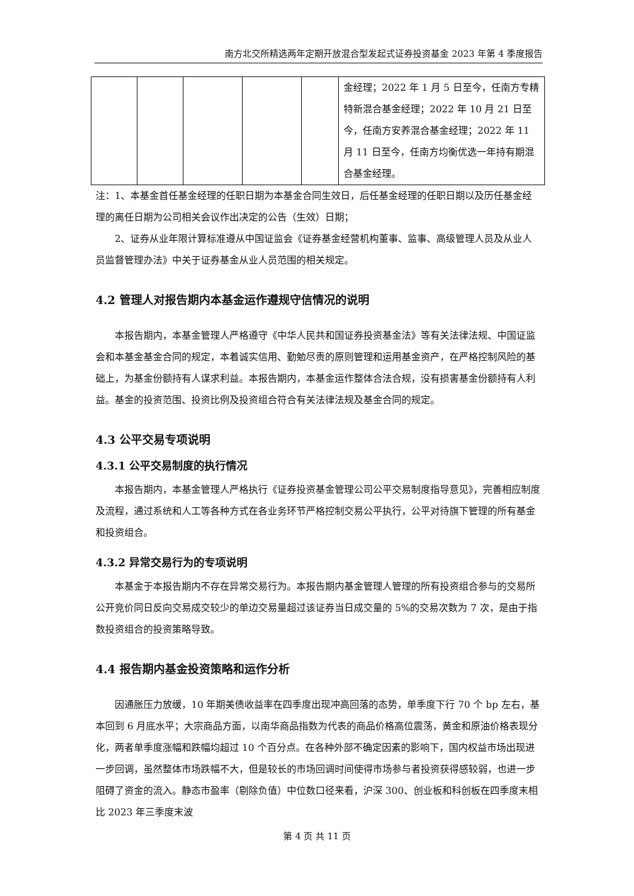南方北交所精选两年定期开放混合型发起式证券投资基金 2023 年第 4 季度报告
| | | | | | 金经理；2022 年 1 月 5 日至今，任南方专精特新混合基金经理；2022 年 10 月 21 日至今，任南方安养混合基金经理；2022 年 11 月 11 日至今，任南方均衡优选一年持有期混合基金经理。 |
注：1、本基金首任基金经理的任职日期为本基金合同生效日，后任基金经理的任职日期以及历任基金经理的离任日期为公司相关会议作出决定的公告（生效）日期；
2、证券从业年限计算标准遵从中国证监会《证券基金经营机构董事、监事、高级管理人员及从业人员监督管理办法》中关于证券基金从业人员范围的相关规定。
4.2 管理人对报告期内本基金运作遵规守信情况的说明
本报告期内，本基金管理人严格遵守《中华人民共和国证券投资基金法》等有关法律法规、中国证监会和本基金基金合同的规定，本着诚实信用、勤勉尽责的原则管理和运用基金资产，在严格控制风险的基础上，为基金份额持有人谋求利益。本报告期内，本基金运作整体合法合规，没有损害基金份额持有人利益。基金的投资范围、投资比例及投资组合符合有关法律法规及基金合同的规定。
4.3 公平交易专项说明
4.3.1 公平交易制度的执行情况
本报告期内，本基金管理人严格执行《证券投资基金管理公司公平交易制度指导意见》，完善相应制度及流程，通过系统和人工等各种方式在各业务环节严格控制交易公平执行，公平对待旗下管理的所有基金和投资组合。
4.3.2 异常交易行为的专项说明
本基金于本报告期内不存在异常交易行为。本报告期内基金管理人管理的所有投资组合参与的交易所公开竞价同日反向交易成交较少的单边交易量超过该证券当日成交量的 5%的交易次数为 7 次，是由于指数投资组合的投资策略导致。
4.4 报告期内基金投资策略和运作分析
因通胀压力放缓，10 年期美债收益率在四季度出现冲高回落的态势，单季度下行 70 个 bp 左右，基本回到 6 月底水平；大宗商品方面，以南华商品指数为代表的商品价格高位震荡，黄金和原油价格表现分化，两者单季度涨幅和跌幅均超过 10 个百分点。在各种外部不确定因素的影响下，国内权益市场出现进一步回调，虽然整体市场跌幅不大，但是较长的市场回调时间使得市场参与者投资获得感较弱，也进一步阻碍了资金的流入。静态市盈率（剔除负值）中位数口径来看，沪深 300、创业板和科创板在四季度末相比 2023 年三季度末波
第 4 页 共 11 页